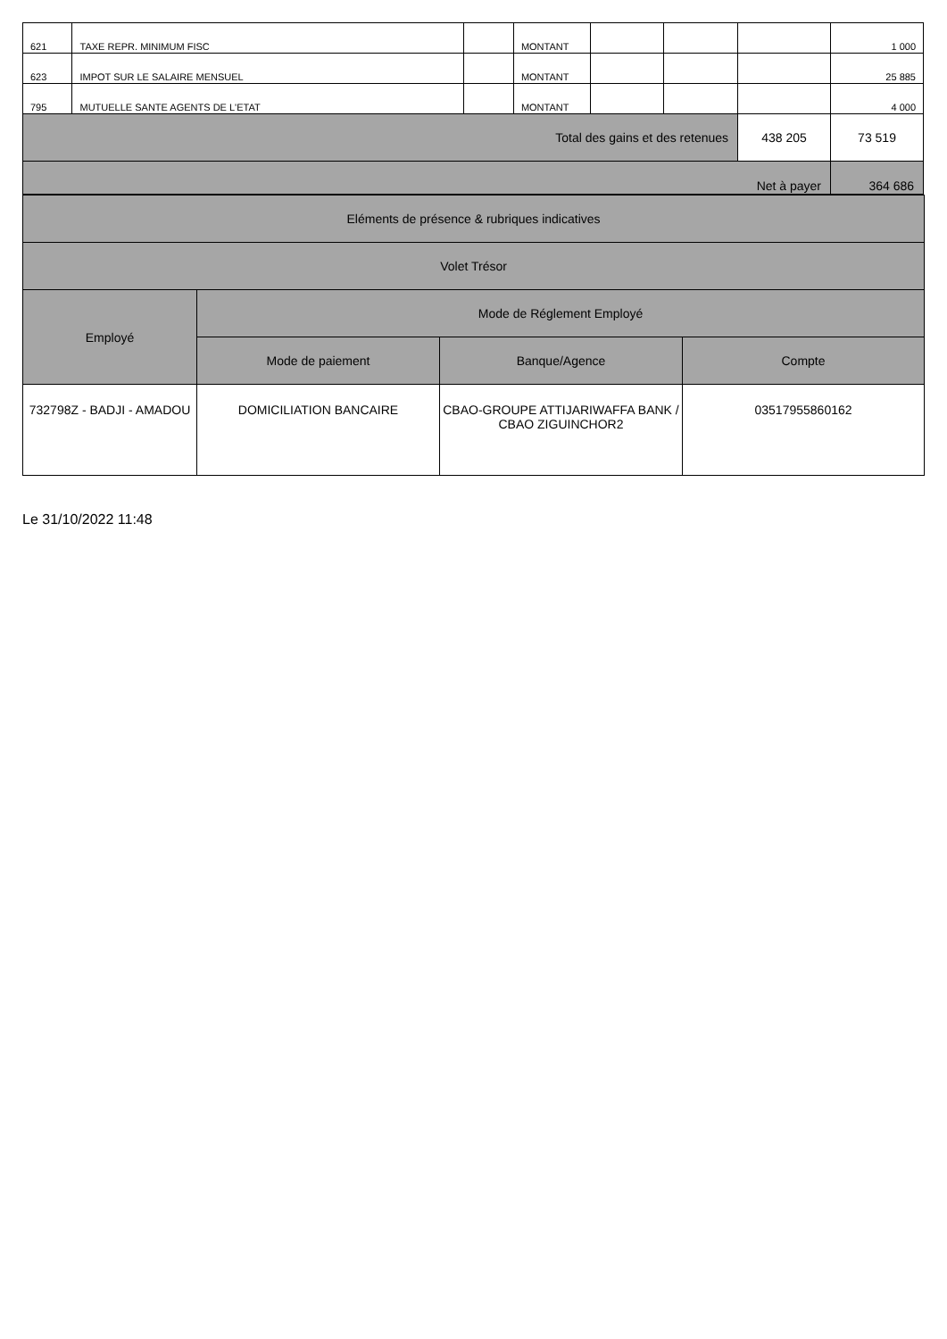| 621 | TAXE REPR. MINIMUM FISC | | MONTANT | | | | 1 000 |
| 623 | IMPOT SUR LE SALAIRE MENSUEL | | MONTANT | | | | 25 885 |
| 795 | MUTUELLE SANTE AGENTS DE L'ETAT | | MONTANT | | | | 4 000 |
| Total des gains et des retenues | | | | | | 438 205 | 73 519 |
| Net à payer | | | | | | | 364 686 |
| Eléments de présence & rubriques indicatives | | | |
| Volet Trésor | | | |
| Employé | Mode de Réglement Employé | | |
| | Mode de paiement | Banque/Agence | Compte |
| 732798Z - BADJI - AMADOU | DOMICILIATION BANCAIRE | CBAO-GROUPE ATTIJARIWAFFA BANK / CBAO ZIGUINCHOR2 | 03517955860162 |
Le 31/10/2022 11:48